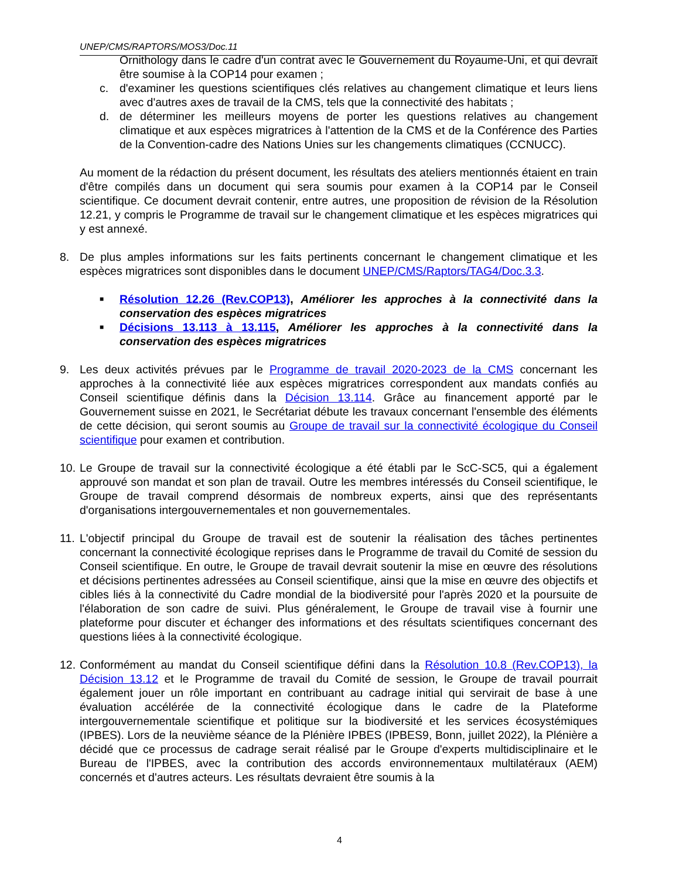UNEP/CMS/RAPTORS/MOS3/Doc.11
Ornithology dans le cadre d'un contrat avec le Gouvernement du Royaume-Uni, et qui devrait être soumise à la COP14 pour examen ;
c. d'examiner les questions scientifiques clés relatives au changement climatique et leurs liens avec d'autres axes de travail de la CMS, tels que la connectivité des habitats ;
d. de déterminer les meilleurs moyens de porter les questions relatives au changement climatique et aux espèces migratrices à l'attention de la CMS et de la Conférence des Parties de la Convention-cadre des Nations Unies sur les changements climatiques (CCNUCC).
Au moment de la rédaction du présent document, les résultats des ateliers mentionnés étaient en train d'être compilés dans un document qui sera soumis pour examen à la COP14 par le Conseil scientifique. Ce document devrait contenir, entre autres, une proposition de révision de la Résolution 12.21, y compris le Programme de travail sur le changement climatique et les espèces migratrices qui y est annexé.
8. De plus amples informations sur les faits pertinents concernant le changement climatique et les espèces migratrices sont disponibles dans le document UNEP/CMS/Raptors/TAG4/Doc.3.3.
■ Résolution 12.26 (Rev.COP13), Améliorer les approches à la connectivité dans la conservation des espèces migratrices
■ Décisions 13.113 à 13.115, Améliorer les approches à la connectivité dans la conservation des espèces migratrices
9. Les deux activités prévues par le Programme de travail 2020-2023 de la CMS concernant les approches à la connectivité liée aux espèces migratrices correspondent aux mandats confiés au Conseil scientifique définis dans la Décision 13.114. Grâce au financement apporté par le Gouvernement suisse en 2021, le Secrétariat débute les travaux concernant l'ensemble des éléments de cette décision, qui seront soumis au Groupe de travail sur la connectivité écologique du Conseil scientifique pour examen et contribution.
10. Le Groupe de travail sur la connectivité écologique a été établi par le ScC-SC5, qui a également approuvé son mandat et son plan de travail. Outre les membres intéressés du Conseil scientifique, le Groupe de travail comprend désormais de nombreux experts, ainsi que des représentants d'organisations intergouvernementales et non gouvernementales.
11. L'objectif principal du Groupe de travail est de soutenir la réalisation des tâches pertinentes concernant la connectivité écologique reprises dans le Programme de travail du Comité de session du Conseil scientifique. En outre, le Groupe de travail devrait soutenir la mise en œuvre des résolutions et décisions pertinentes adressées au Conseil scientifique, ainsi que la mise en œuvre des objectifs et cibles liés à la connectivité du Cadre mondial de la biodiversité pour l'après 2020 et la poursuite de l'élaboration de son cadre de suivi. Plus généralement, le Groupe de travail vise à fournir une plateforme pour discuter et échanger des informations et des résultats scientifiques concernant des questions liées à la connectivité écologique.
12. Conformément au mandat du Conseil scientifique défini dans la Résolution 10.8 (Rev.COP13), la Décision 13.12 et le Programme de travail du Comité de session, le Groupe de travail pourrait également jouer un rôle important en contribuant au cadrage initial qui servirait de base à une évaluation accélérée de la connectivité écologique dans le cadre de la Plateforme intergouvernementale scientifique et politique sur la biodiversité et les services écosystémiques (IPBES). Lors de la neuvième séance de la Plénière IPBES (IPBES9, Bonn, juillet 2022), la Plénière a décidé que ce processus de cadrage serait réalisé par le Groupe d'experts multidisciplinaire et le Bureau de l'IPBES, avec la contribution des accords environnementaux multilatéraux (AEM) concernés et d'autres acteurs. Les résultats devraient être soumis à la
4